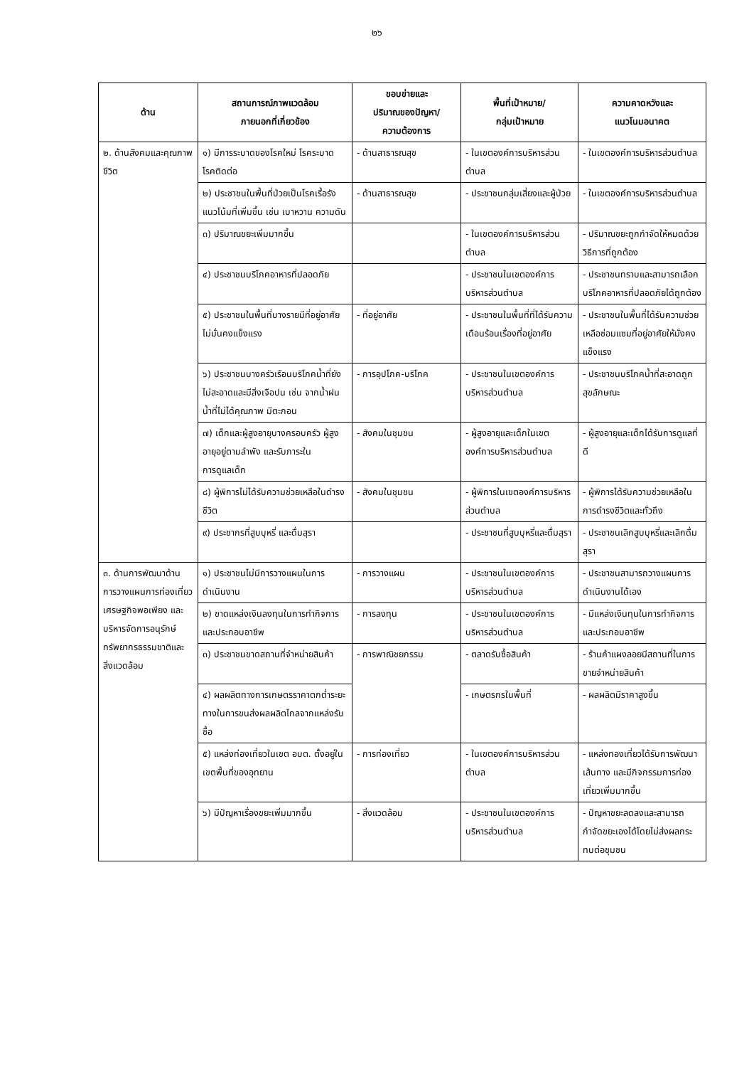๒๖
| ด้าน | สถานการณ์ภาพแวดล้อม ภายนอกที่เกี่ยวข้อง | ขอบข่ายและ ปริมาณของปัญหา/ ความต้องการ | พื้นที่เป้าหมาย/ กลุ่มเป้าหมาย | ความคาดหวังและ แนวโนมอนาคต |
| --- | --- | --- | --- | --- |
| ๒. ด้านสังคมและคุณภาพชีวิต | ๑) มีการระบาดของโรคใหม่ โรคระบาด โรคติดต่อ | - ด้านสาธารณสุข | - ในเขตองค์การบริหารส่วนตำบล | - ในเขตองค์การบริหารส่วนตำบล |
| | ๒) ประชาชนในพื้นที่ป่วยเป็นโรคเรื้อรังแนวโน้มที่เพิ่มขึ้น เช่น เบาหวาน ความดัน | - ด้านสาธารณสุข | - ประชาชนกลุ่มเสี่ยงและผู้ป่วย | - ในเขตองค์การบริหารส่วนตำบล |
| | ๓) ปริมาณขยะเพิ่มมากขึ้น | | - ในเขตองค์การบริหารส่วนตำบล | - ปริมาณขยะถูกกำจัดให้หมดด้วยวิธีการที่ถูกต้อง |
| | ๔) ประชาชนบริโภคอาหารที่ปลอดภัย | | - ประชาชนในเขตองค์การบริหารส่วนตำบล | - ประชาชนทราบและสามารถเลือกบริโภคอาหารที่ปลอดภัยได้ถูกต้อง |
| | ๕) ประชาชนในพื้นที่บางรายมีที่อยู่อาศัยไม่มั่นคงแข็งแรง | - ที่อยู่อาศัย | - ประชาชนในพื้นที่ที่ได้รับความเดือนร้อนเรื่องที่อยู่อาศัย | - ประชาชนในพื้นที่ได้รับความช่วยเหลือซ่อมแซมที่อยู่อาศัยให้มั่งคงแข็งแรง |
| | ๖) ประชาชนบางครัวเรือนบริโภคน้ำที่ยังไม่สะอาดและมีสิ่งเจือปน เช่น จากน้ำฝน น้ำที่ไม่ได้คุณภาพ มีตะกอน | - การอุปโภค-บริโภค | - ประชาชนในเขตองค์การบริหารส่วนตำบล | - ประชาชนบริโภคน้ำที่สะอาดถูกสุขลักษณะ |
| | ๗) เด็กและผู้สูงอายุบางครอบครัว ผู้สูงอายุอยู่ตามลำพัง และรับภาระใน การดูแลเด็ก | - สังคมในชุมชน | - ผู้สูงอายุและเด็กในเขตองค์การบริหารส่วนตำบล | - ผู้สูงอายุและเด็กได้รับการดูแลที่ดี |
| | ๘) ผู้พิการไม่ได้รับความช่วยเหลือในดำรงชีวิต | - สังคมในชุมชน | - ผู้พิการในเขตองค์การบริหารส่วนตำบล | - ผู้พิการได้รับความช่วยเหลือในการดำรงชีวิตและทั่วถึง |
| | ๙) ประชากรที่สูบบุหรี่ และดื่มสุรา | | - ประชาชนที่สูบบุหรี่และดื่มสุรา | - ประชาชนเลิกสูบบุหรี่และเลิกดื่มสุรา |
| ๓. ด้านการพัฒนาด้านการวางแผนการท่องเที่ยว เศรษฐกิจพอเพียง และบริหารจัดการอนุรักษ์ทรัพยากรธรรมชาติและสิ่งแวดล้อม | ๑) ประชาชนไม่มีการวางแผนในการดำเนินงาน | - การวางแผน | - ประชาชนในเขตองค์การบริหารส่วนตำบล | - ประชาชนสามารถวางแผนการดำเนินงานได้เอง |
| | ๒) ขาดแหล่งเงินลงทุนในการทำกิจการและประกอบอาชีพ | - การลงทุน | - ประชาชนในเขตองค์การบริหารส่วนตำบล | - มีแหล่งเงินทุนในการทำกิจการและประกอบอาชีพ |
| | ๓) ประชาชนขาดสถานที่จำหน่ายสินค้า | - การพาณิชยกรรม | - ตลาดรับซื้อสินค้า | - ร้านค้าแผงลอยมีสถานที่ในการขายจำหน่ายสินค้า |
| | ๔) ผลผลิตทางการเกษตรราคาตกต่ำระยะทางในการขนส่งผลผลิตไกลจากแหล่งรับซื้อ | | - เกษตรกรในพื้นที่ | - ผลผลิตมีราคาสูงขึ้น |
| | ๕) แหล่งท่องเที่ยวในเขต อบต. ตั้งอยู่ในเขตพื้นที่ของอุทยาน | - การท่องเที่ยว | - ในเขตองค์การบริหารส่วนตำบล | - แหล่งทองเที่ยวได้รับการพัฒนาเส้นทาง และมีกิจกรรมการท่องเที่ยวเพิ่มมากขึ้น |
| | ๖) มีปัญหาเรื่องขยะเพิ่มมากขึ้น | - สิ่งแวดล้อม | - ประชาชนในเขตองค์การบริหารส่วนตำบล | - ปัญหาขยะลดลงและสามารถกำจัดขยะเองได้โดยไม่ส่งผลกระทบต่อชุมชน |